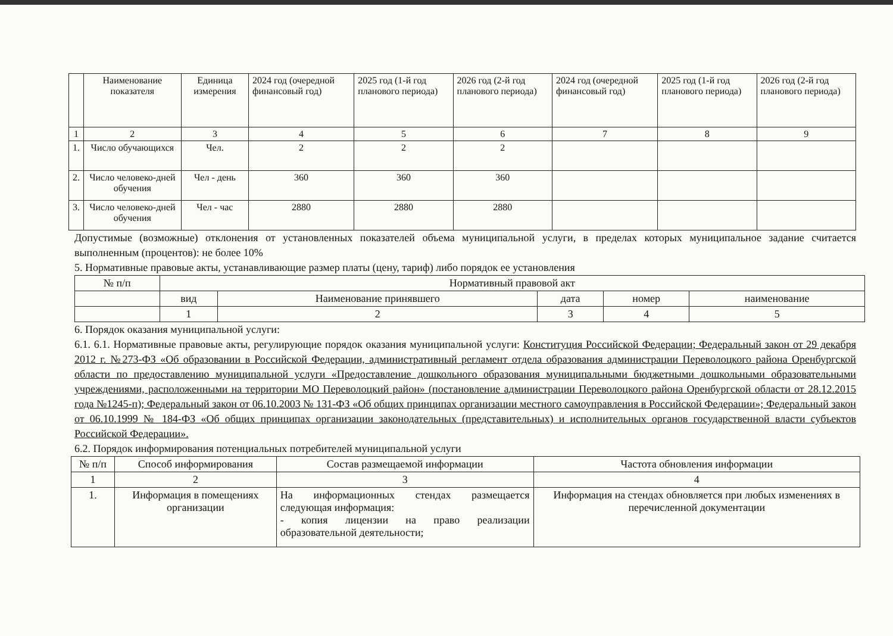| | Наименование показателя | Единица измерения | 2024 год (очередной финансовый год) | 2025 год (1-й год планового периода) | 2026 год (2-й год планового периода) | 2024 год (очередной финансовый год) | 2025 год (1-й год планового периода) | 2026 год (2-й год планового периода) |
| --- | --- | --- | --- | --- | --- | --- | --- | --- |
| 1 | 2 | 3 | 4 | 5 | 6 | 7 | 8 | 9 |
| 1. | Число обучающихся | Чел. | 2 | 2 | 2 | | | |
| 2. | Число человеко-дней обучения | Чел - день | 360 | 360 | 360 | | | |
| 3. | Число человеко-дней обучения | Чел - час | 2880 | 2880 | 2880 | | | |
Допустимые (возможные) отклонения от установленных показателей объема муниципальной услуги, в пределах которых муниципальное задание считается выполненным (процентов): не более 10%
5. Нормативные правовые акты, устанавливающие размер платы (цену, тариф) либо порядок ее установления
| № п/п | Нормативный правовой акт | | | | |
| | вид | Наименование принявшего | дата | номер | наименование |
| | 1 | 2 | 3 | 4 | 5 |
6. Порядок оказания муниципальной услуги:
6.1. 6.1. Нормативные правовые акты, регулирующие порядок оказания муниципальной услуги: Конституция Российской Федерации; Федеральный закон от 29 декабря 2012 г. №273-ФЗ «Об образовании в Российской Федерации, административный регламент отдела образования администрации Переволоцкого района Оренбургской области по предоставлению муниципальной услуги «Предоставление дошкольного образования муниципальными бюджетными дошкольными образовательными учреждениями, расположенными на территории МО Переволоцкий район» (постановление администрации Переволоцкого района Оренбургской области от 28.12.2015 года №1245-п); Федеральный закон от 06.10.2003 № 131-ФЗ «Об общих принципах организации местного самоуправления в Российской Федерации»; Федеральный закон от 06.10.1999 № 184-ФЗ «Об общих принципах организации законодательных (представительных) и исполнительных органов государственной власти субъектов Российской Федерации».
6.2. Порядок информирования потенциальных потребителей муниципальной услуги
| № п/п | Способ информирования | Состав размещаемой информации | Частота обновления информации |
| --- | --- | --- | --- |
| 1 | 2 | 3 | 4 |
| 1. | Информация в помещениях организации | На информационных стендах размещается следующая информация: - копия лицензии на право реализации образовательной деятельности; | Информация на стендах обновляется при любых изменениях в перечисленной документации |